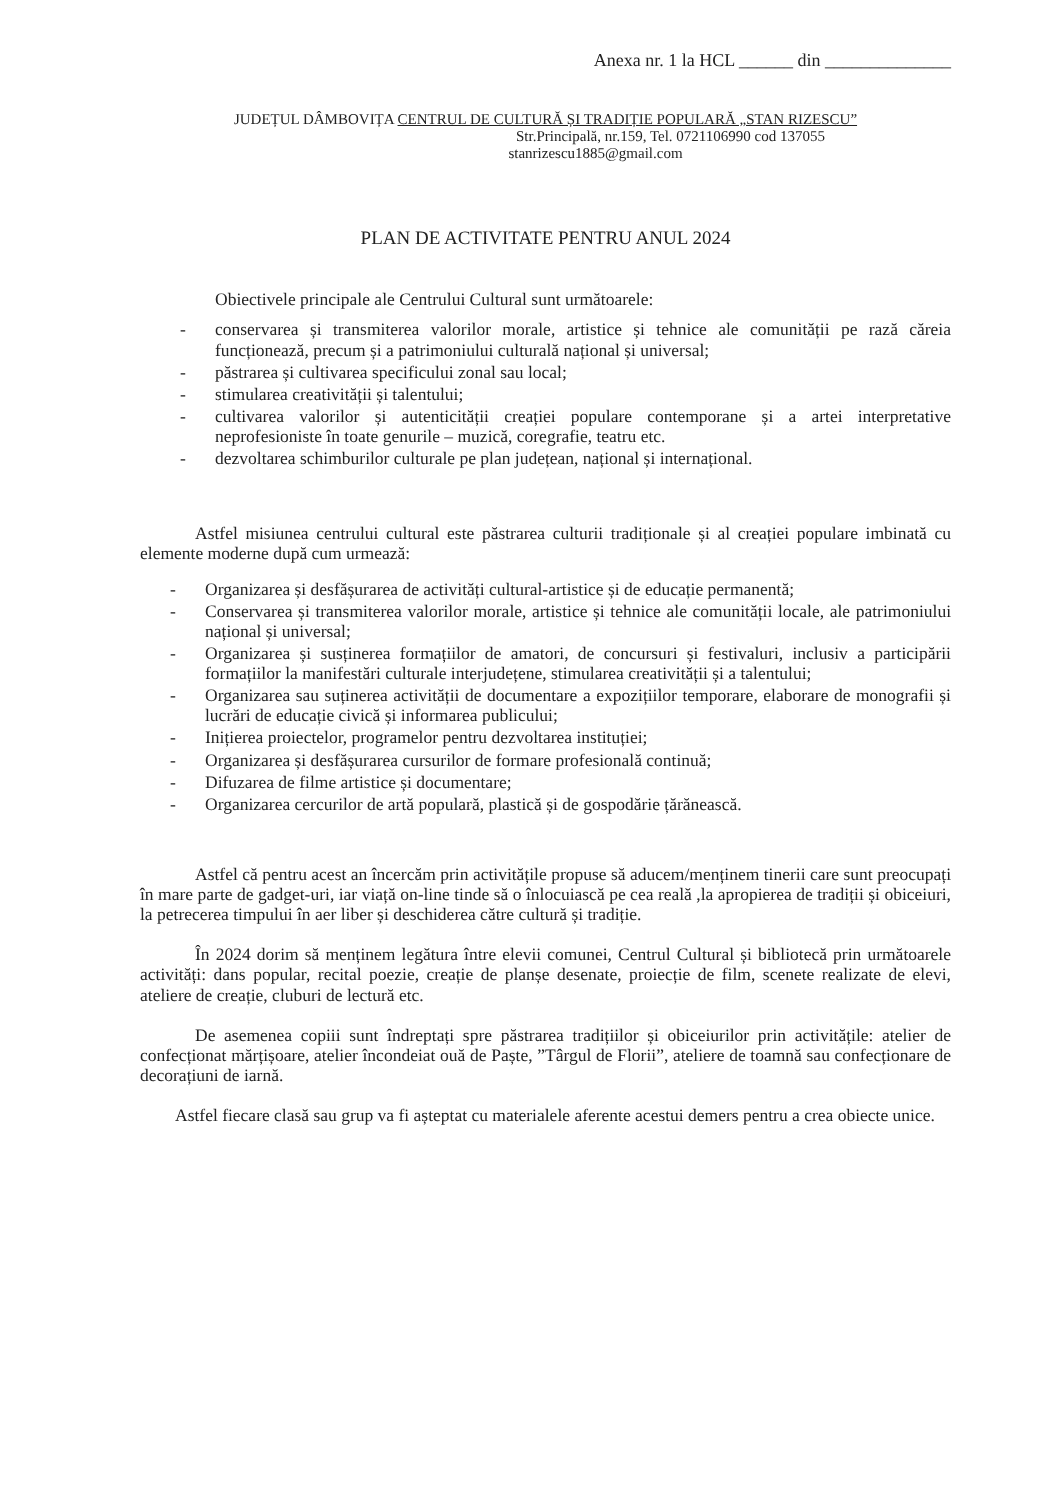Anexa nr. 1 la HCL ______ din ______________
JUDEȚUL DÂMBOVIȚA CENTRUL DE CULTURĂ ȘI TRADIȚIE POPULARĂ „STAN RIZESCU”
Str.Principală, nr.159, Tel. 0721106990 cod 137055
stanrizescu1885@gmail.com
PLAN DE ACTIVITATE PENTRU ANUL 2024
Obiectivele principale ale Centrului Cultural sunt următoarele:
- conservarea și transmiterea valorilor morale, artistice și tehnice ale comunității pe rază căreia funcționează, precum și a patrimoniului culturală național și universal;
- păstrarea și cultivarea specificului zonal sau local;
- stimularea creativității și talentului;
- cultivarea valorilor și autenticității creației populare contemporane și a artei interpretative neprofesioniste în toate genurile – muzică, coregrafie, teatru etc.
- dezvoltarea schimburilor culturale pe plan județean, național și internațional.
Astfel misiunea centrului cultural este păstrarea culturii tradiționale și al creației populare imbinată cu elemente moderne după cum urmează:
- Organizarea și desfășurarea de activități cultural-artistice și de educație permanentă;
- Conservarea și transmiterea valorilor morale, artistice și tehnice ale comunității locale, ale patrimoniului național și universal;
- Organizarea și susținerea formațiilor de amatori, de concursuri și festivaluri, inclusiv a participării formațiilor la manifestări culturale interjudețene, stimularea creativității și a talentului;
- Organizarea sau suținerea activității de documentare a expozițiilor temporare, elaborare de monografii și lucrări de educație civică și informarea publicului;
- Inițierea proiectelor, programelor pentru dezvoltarea instituției;
- Organizarea și desfășurarea cursurilor de formare profesională continuă;
- Difuzarea de filme artistice și documentare;
- Organizarea cercurilor de artă populară, plastică și de gospodărie țărănească.
Astfel că pentru acest an încercăm prin activitățile propuse să aducem/menținem tinerii care sunt preocupați în mare parte de gadget-uri, iar viață on-line tinde să o înlocuiască pe cea reală ,la apropierea de tradiții și obiceiuri, la petrecerea timpului în aer liber și deschiderea către cultură și tradiție.
În 2024 dorim să menținem legătura între elevii comunei, Centrul Cultural și bibliotecă prin următoarele activități: dans popular, recital poezie, creație de planșe desenate, proiecție de film, scenete realizate de elevi, ateliere de creație, cluburi de lectură etc.
De asemenea copiii sunt îndreptați spre păstrarea tradițiilor și obiceiurilor prin activitățile: atelier de confecționat mărțișoare, atelier încondeiat ouă de Paște, ”Târgul de Florii”, ateliere de toamnă sau confecționare de decorațiuni de iarnă.
Astfel fiecare clasă sau grup va fi așteptat cu materialele aferente acestui demers pentru a crea obiecte unice.